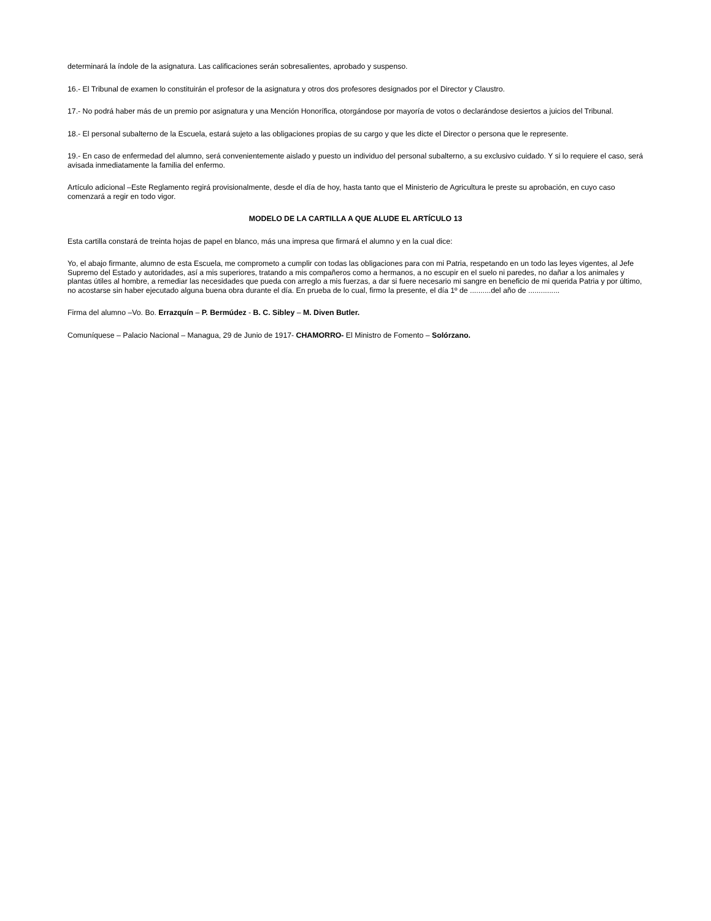determinará la índole de la asignatura. Las calificaciones serán sobresalientes, aprobado y suspenso.
16.- El Tribunal de examen lo constituirán el profesor de la asignatura y otros dos profesores designados por el Director y Claustro.
17.- No podrá haber más de un premio por asignatura y una Mención Honorífica, otorgándose por mayoría de votos o declarándose desiertos a juicios del Tribunal.
18.- El personal subalterno de la Escuela, estará sujeto a las obligaciones propias de su cargo y que les dicte el Director o persona que le represente.
19.- En caso de enfermedad del alumno, será convenientemente aislado y puesto un individuo del personal subalterno, a su exclusivo cuidado. Y si lo requiere el caso, será avisada inmediatamente la familia del enfermo.
Artículo adicional –Este Reglamento regirá provisionalmente, desde el día de hoy, hasta tanto que el Ministerio de Agricultura le preste su aprobación, en cuyo caso comenzará a regir en todo vigor.
MODELO DE LA CARTILLA A QUE ALUDE EL ARTÍCULO 13
Esta cartilla constará de treinta hojas de papel en blanco, más una impresa que firmará el alumno y en la cual dice:
Yo, el abajo firmante, alumno de esta Escuela, me comprometo a cumplir con todas las obligaciones para con mi Patria, respetando en un todo las leyes vigentes, al Jefe Supremo del Estado y autoridades, así a mis superiores, tratando a mis compañeros como a hermanos, a no escupir en el suelo ni paredes, no dañar a los animales y plantas útiles al hombre, a remediar las necesidades que pueda con arreglo a mis fuerzas, a dar si fuere necesario mi sangre en beneficio de mi querida Patria y por último, no acostarse sin haber ejecutado alguna buena obra durante el día. En prueba de lo cual, firmo la presente, el día 1º de ..........del año de ...............
Firma del alumno –Vo. Bo. Errazquín – P. Bermúdez - B. C. Sibley – M. Diven Butler.
Comuníquese – Palacio Nacional – Managua, 29 de Junio de 1917- CHAMORRO- El Ministro de Fomento – Solórzano.